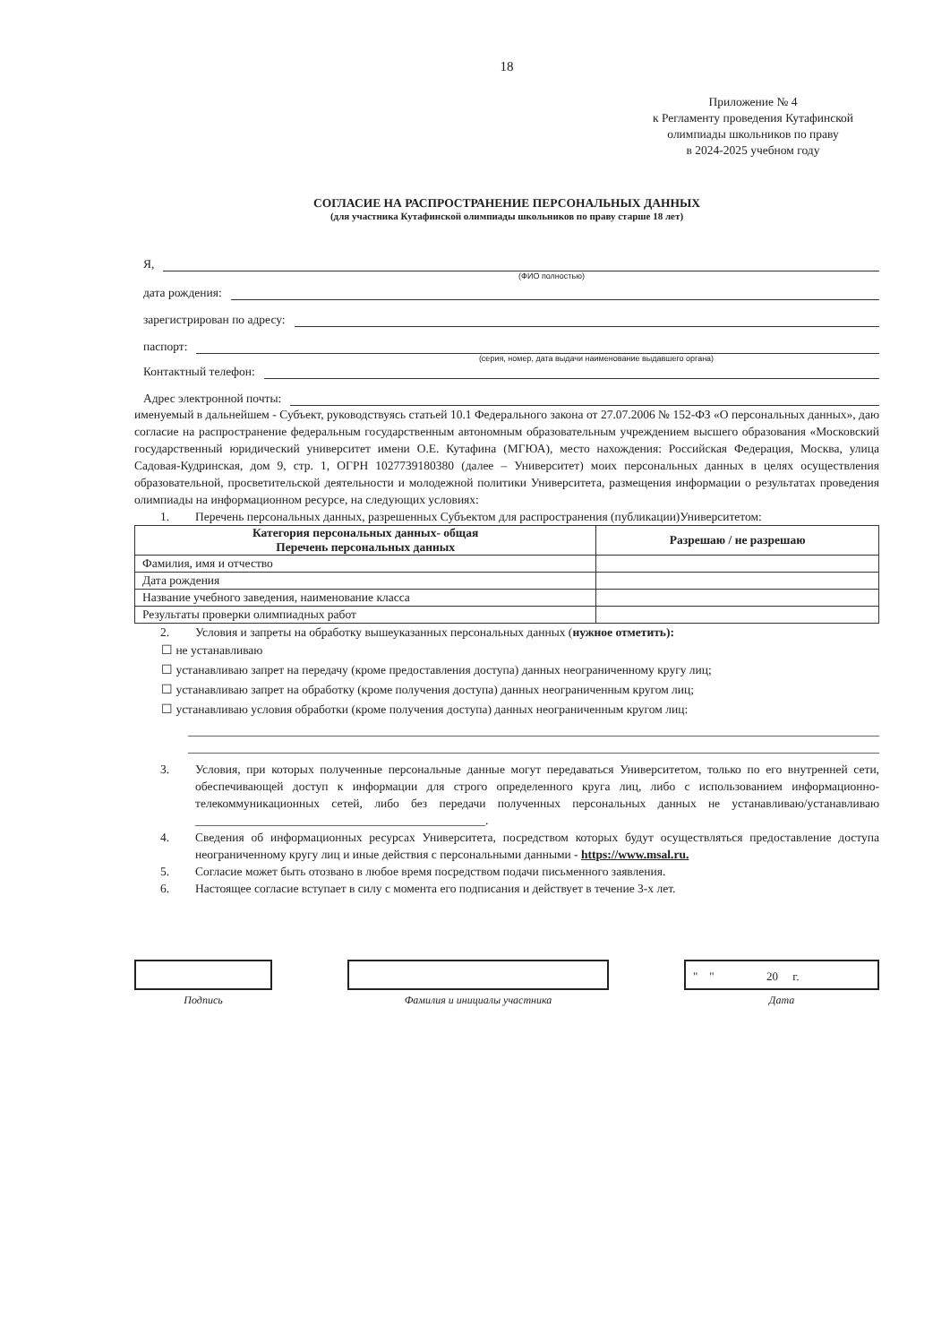18
Приложение № 4
к Регламенту проведения Кутафинской
олимпиады школьников по праву
в 2024-2025 учебном году
СОГЛАСИЕ НА РАСПРОСТРАНЕНИЕ ПЕРСОНАЛЬНЫХ ДАННЫХ
(для участника Кутафинской олимпиады школьников по праву старше 18 лет)
Я,
(ФИО полностью)
дата рождения:
зарегистрирован по адресу:
паспорт:
(серия, номер, дата выдачи наименование выдавшего органа)
Контактный телефон:
Адрес электронной почты:
именуемый в дальнейшем - Субъект, руководствуясь статьей 10.1 Федерального закона от 27.07.2006 № 152-ФЗ «О персональных данных», даю согласие на распространение федеральным государственным автономным образовательным учреждением высшего образования «Московский государственный юридический университет имени О.Е. Кутафина (МГЮА), место нахождения: Российская Федерация, Москва, улица Садовая-Кудринская, дом 9, стр. 1, ОГРН 1027739180380 (далее – Университет) моих персональных данных в целях осуществления образовательной, просветительской деятельности и молодежной политики Университета, размещения информации о результатах проведения олимпиады на информационном ресурсе, на следующих условиях:
1. Перечень персональных данных, разрешенных Субъектом для распространения (публикации)Университетом:
| Категория персональных данных- общая Перечень персональных данных | Разрешаю / не разрешаю |
| --- | --- |
| Фамилия, имя и отчество | |
| Дата рождения | |
| Название учебного заведения, наименование класса | |
| Результаты проверки олимпиадных работ | |
2. Условия и запреты на обработку вышеуказанных персональных данных (нужное отметить):
☐ не устанавливаю
☐ устанавливаю запрет на передачу (кроме предоставления доступа) данных неограниченному кругу лиц;
☐ устанавливаю запрет на обработку (кроме получения доступа) данных неограниченным кругом лиц;
☐ устанавливаю условия обработки (кроме получения доступа) данных неограниченным кругом лиц:
3. Условия, при которых полученные персональные данные могут передаваться Университетом, только по его внутренней сети, обеспечивающей доступ к информации для строго определенного круга лиц, либо с использованием информационно-телекоммуникационных сетей, либо без передачи полученных персональных данных не устанавливаю/устанавливаю ________________________________________________.
4. Сведения об информационных ресурсах Университета, посредством которых будут осуществляться предоставление доступа неограниченному кругу лиц и иные действия с персональными данными - https://www.msal.ru.
5. Согласие может быть отозвано в любое время посредством подачи письменного заявления.
6. Настоящее согласие вступает в силу с момента его подписания и действует в течение 3-х лет.
Подпись Фамилия и инициалы участника
" " 20 г.
Дата